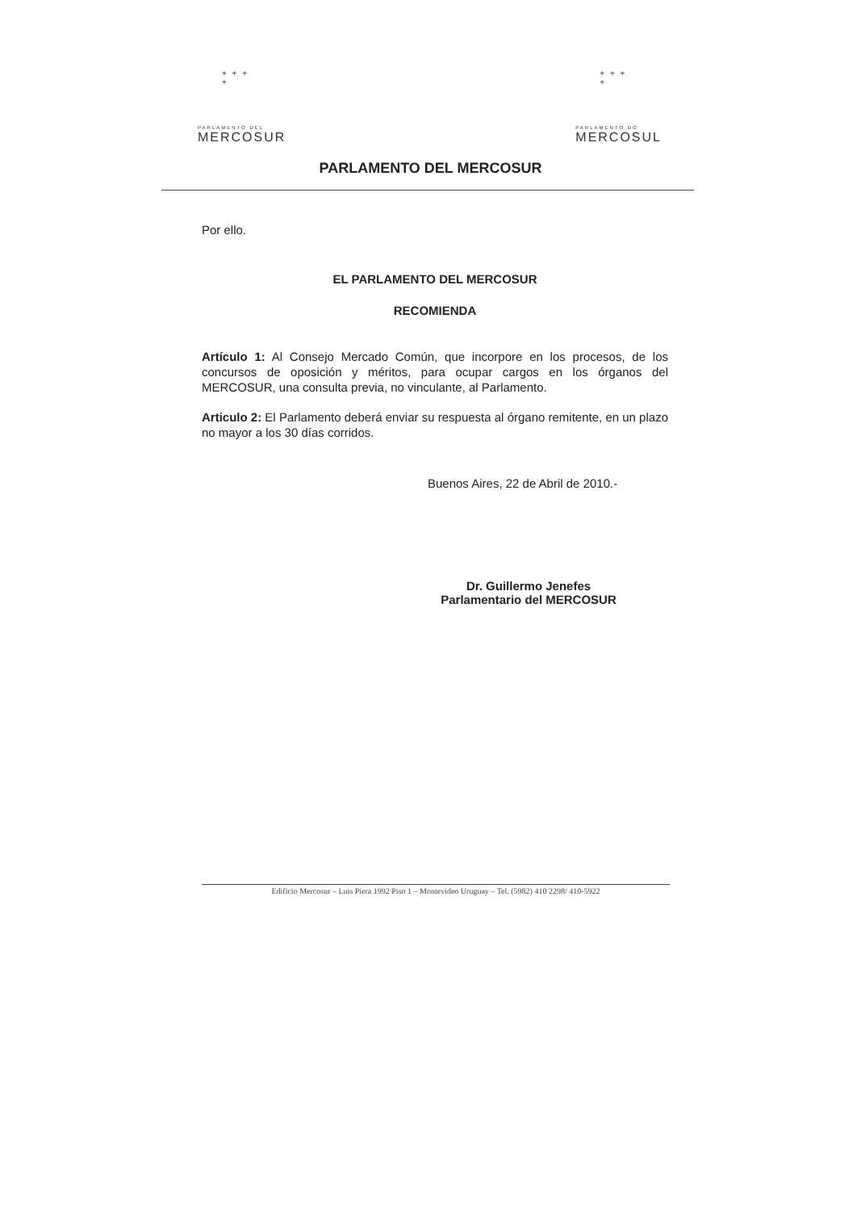+ + +
+
PARLAMENTO DEL
MERCOSUR
+ + +
+
PARLAMENTO DO
MERCOSUL
PARLAMENTO DEL MERCOSUR
Por ello.
EL PARLAMENTO DEL MERCOSUR
RECOMIENDA
Artículo 1: Al Consejo Mercado Común, que incorpore en los procesos, de los concursos de oposición y méritos, para ocupar cargos en los órganos del MERCOSUR, una consulta previa, no vinculante, al Parlamento.
Articulo 2: El Parlamento deberá enviar su respuesta al órgano remitente, en un plazo no mayor a los 30 días corridos.
Buenos Aires, 22 de Abril de 2010.-
Dr. Guillermo Jenefes
Parlamentario del MERCOSUR
Edificio Mercosur – Luis Piera 1992 Piso 1 – Montevideo Uruguay – Tel. (5982) 410 2298/ 410-5922